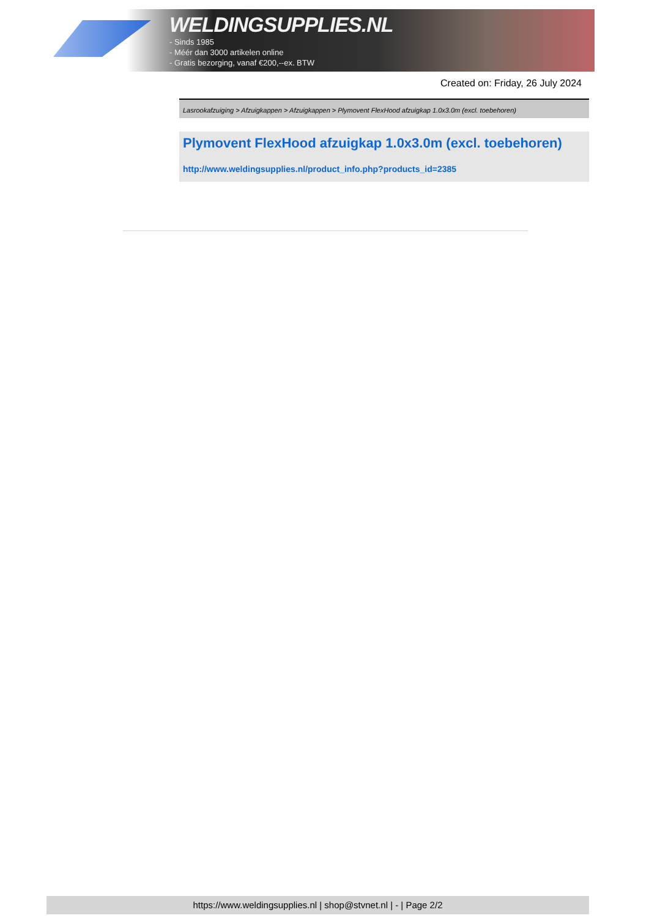WELDINGSUPPLIES.NL
- Sinds 1985
- Méér dan 3000 artikelen online
- Gratis bezorging, vanaf €200,--ex. BTW
Created on: Friday, 26 July 2024
Lasrookafzuiging > Afzuigkappen > Afzuigkappen > Plymovent FlexHood afzuigkap 1.0x3.0m (excl. toebehoren)
Plymovent FlexHood afzuigkap 1.0x3.0m (excl. toebehoren)
http://www.weldingsupplies.nl/product_info.php?products_id=2385
https://www.weldingsupplies.nl | shop@stvnet.nl | - | Page 2/2